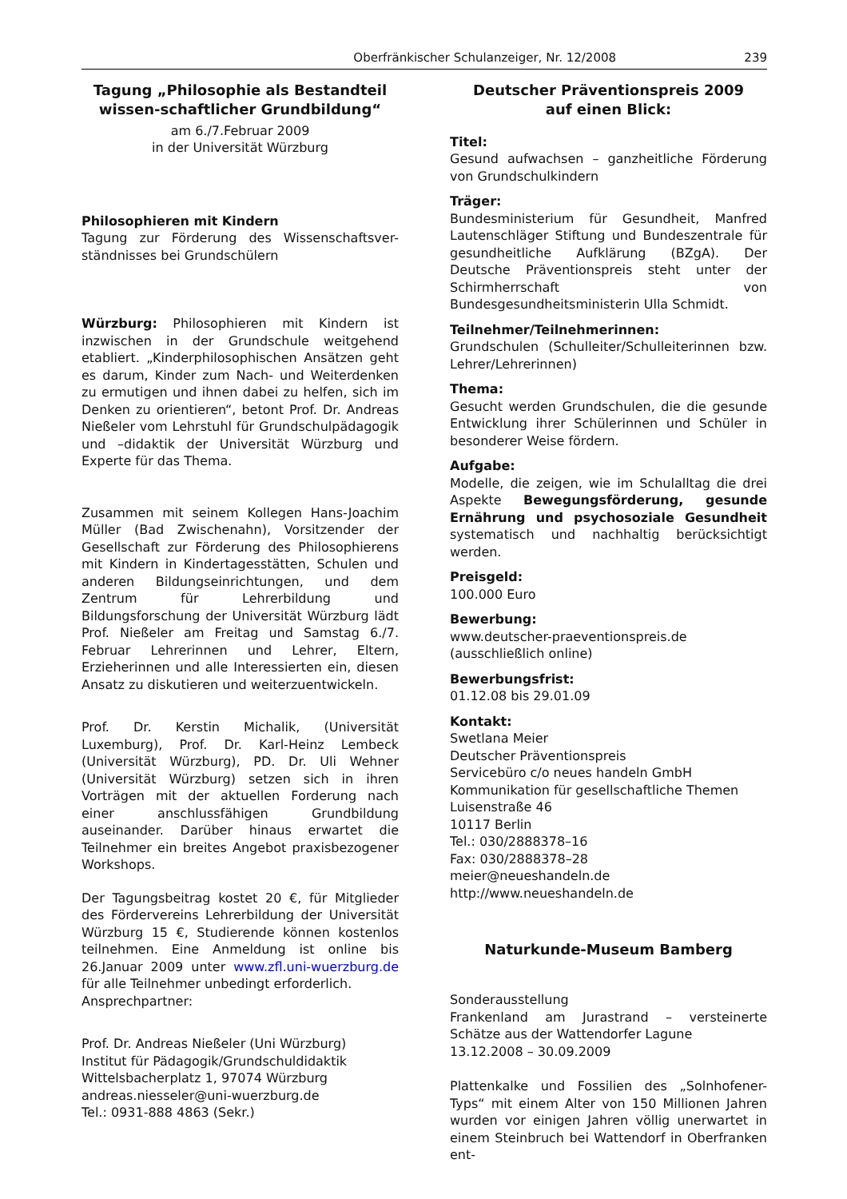Oberfränkischer Schulanzeiger, Nr. 12/2008 239
Tagung „Philosophie als Bestandteil wissen-schaftlicher Grundbildung“
am 6./7.Februar 2009
in der Universität Würzburg
Philosophieren mit Kindern
Tagung zur Förderung des Wissenschaftsver-ständnisses bei Grundschülern
Würzburg: Philosophieren mit Kindern ist inzwischen in der Grundschule weitgehend etabliert. „Kinderphilosophischen Ansätzen geht es darum, Kinder zum Nach- und Weiterdenken zu ermutigen und ihnen dabei zu helfen, sich im Denken zu orientieren“, betont Prof. Dr. Andreas Nießeler vom Lehrstuhl für Grundschulpädagogik und –didaktik der Universität Würzburg und Experte für das Thema.
Zusammen mit seinem Kollegen Hans-Joachim Müller (Bad Zwischenahn), Vorsitzender der Gesellschaft zur Förderung des Philosophierens mit Kindern in Kindertagesstätten, Schulen und anderen Bildungseinrichtungen, und dem Zentrum für Lehrerbildung und Bildungsforschung der Universität Würzburg lädt Prof. Nießeler am Freitag und Samstag 6./7. Februar Lehrerinnen und Lehrer, Eltern, Erzieherinnen und alle Interessierten ein, diesen Ansatz zu diskutieren und weiterzuentwickeln.
Prof. Dr. Kerstin Michalik, (Universität Luxemburg), Prof. Dr. Karl-Heinz Lembeck (Universität Würzburg), PD. Dr. Uli Wehner (Universität Würzburg) setzen sich in ihren Vorträgen mit der aktuellen Forderung nach einer anschlussfähigen Grundbildung auseinander. Darüber hinaus erwartet die Teilnehmer ein breites Angebot praxisbezogener Workshops.
Der Tagungsbeitrag kostet 20 €, für Mitglieder des Fördervereins Lehrerbildung der Universität Würzburg 15 €, Studierende können kostenlos teilnehmen. Eine Anmeldung ist online bis 26.Januar 2009 unter www.zfl.uni-wuerzburg.de für alle Teilnehmer unbedingt erforderlich.
Ansprechpartner:
Prof. Dr. Andreas Nießeler (Uni Würzburg)
Institut für Pädagogik/Grundschuldidaktik
Wittelsbacherplatz 1, 97074 Würzburg
andreas.niesseler@uni-wuerzburg.de
Tel.: 0931-888 4863 (Sekr.)
Deutscher Präventionspreis 2009
auf einen Blick:
Titel:
Gesund aufwachsen – ganzheitliche Förderung von Grundschulkindern
Träger:
Bundesministerium für Gesundheit, Manfred Lautenschläger Stiftung und Bundeszentrale für gesundheitliche Aufklärung (BZgA). Der Deutsche Präventionspreis steht unter der Schirmherrschaft von Bundesgesundheitsministerin Ulla Schmidt.
Teilnehmer/Teilnehmerinnen:
Grundschulen (Schulleiter/Schulleiterinnen bzw. Lehrer/Lehrerinnen)
Thema:
Gesucht werden Grundschulen, die die gesunde Entwicklung ihrer Schülerinnen und Schüler in besonderer Weise fördern.
Aufgabe:
Modelle, die zeigen, wie im Schulalltag die drei Aspekte Bewegungsförderung, gesunde Ernährung und psychosoziale Gesundheit systematisch und nachhaltig berücksichtigt werden.
Preisgeld:
100.000 Euro
Bewerbung:
www.deutscher-praeventionspreis.de (ausschließlich online)
Bewerbungsfrist:
01.12.08 bis 29.01.09
Kontakt:
Swetlana Meier
Deutscher Präventionspreis
Servicebüro c/o neues handeln GmbH
Kommunikation für gesellschaftliche Themen
Luisenstraße 46
10117 Berlin
Tel.: 030/2888378–16
Fax: 030/2888378–28
meier@neueshandeln.de
http://www.neueshandeln.de
Naturkunde-Museum Bamberg
Sonderausstellung
Frankenland am Jurastrand – versteinerte Schätze aus der Wattendorfer Lagune
13.12.2008 – 30.09.2009
Plattenkalke und Fossilien des „Solnhofener-Typs“ mit einem Alter von 150 Millionen Jahren wurden vor einigen Jahren völlig unerwartet in einem Steinbruch bei Wattendorf in Oberfranken ent-